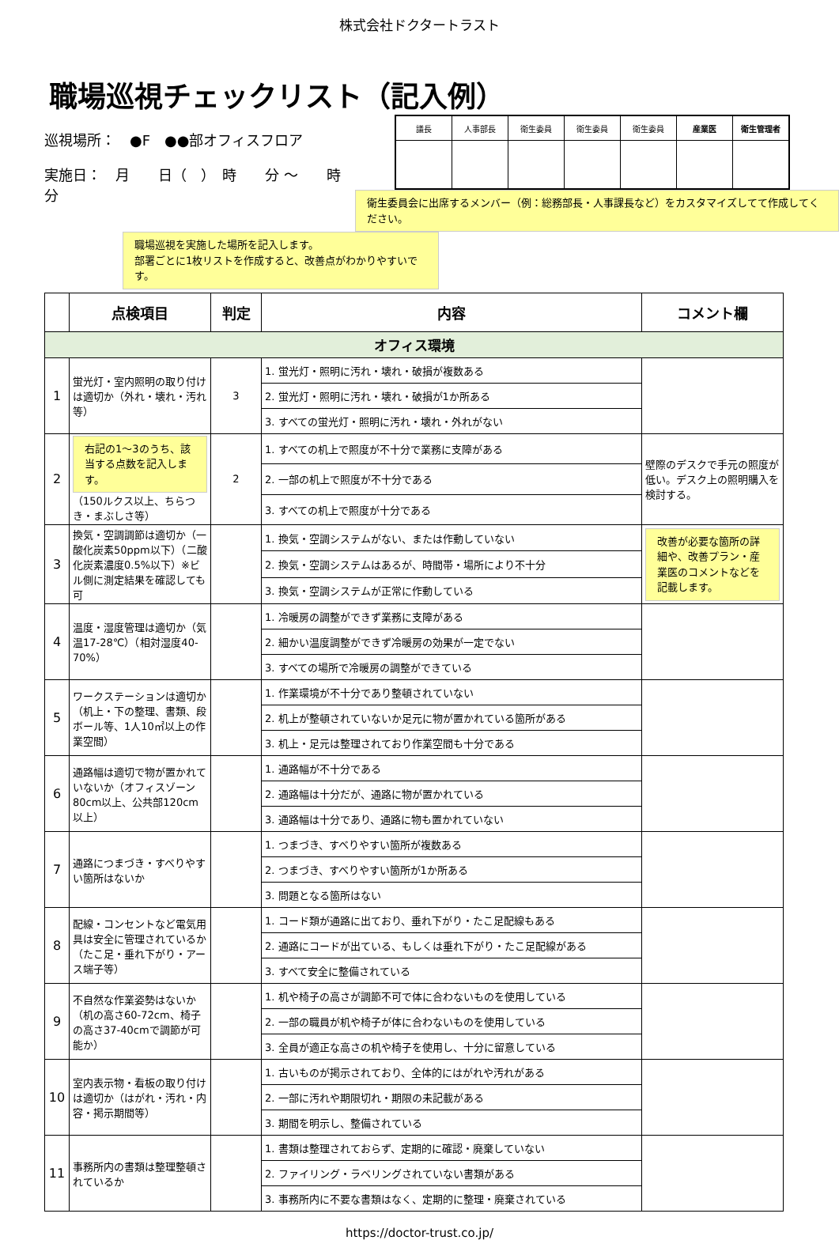株式会社ドクタートラスト
職場巡視チェックリスト（記入例）
巡視場所：　●F　●●部オフィスフロア
実施日：　月　　日（　）　時　　分 ～　　時　　分
| 議長 | 人事部長 | 衛生委員 | 衛生委員 | 衛生委員 | 産業医 | 衛生管理者 |
衛生委員会に出席するメンバー（例：総務部長・人事課長など）をカスタマイズしてて作成してください。
職場巡視を実施した場所を記入します。
部署ごとに1枚リストを作成すると、改善点がわかりやすいです。
| | 点検項目 | 判定 | 内容 | コメント欄 |
| --- | --- | --- | --- | --- |
| オフィス環境 | | | | |
| 1 | 蛍光灯・室内照明の取り付けは適切か（外れ・壊れ・汚れ等） | 3 | 1. 蛍光灯・照明に汚れ・壊れ・破損が複数ある | |
| | | | 2. 蛍光灯・照明に汚れ・壊れ・破損が1か所ある | |
| | | | 3. すべての蛍光灯・照明に汚れ・壊れ・外れがない | |
| 2 | 右記の1～3のうち、該当する点数を記入します。 （150ルクス以上、ちらつき・まぶしさ等） | 2 | 1. すべての机上で照度が不十分で業務に支障がある | 壁際のデスクで手元の照度が低い。デスク上の照明購入を検討する。 |
| | | | 2. 一部の机上で照度が不十分である | |
| | | | 3. すべての机上で照度が十分である | |
| 3 | 換気・空調調節は適切か（一酸化炭素50ppm以下）（二酸化炭素濃度0.5%以下）※ビル側に測定結果を確認しても可 | | 1. 換気・空調システムがない、または作動していない | 改善が必要な箇所の詳細や、改善プラン・産業医のコメントなどを記載します。 |
| | | | 2. 換気・空調システムはあるが、時間帯・場所により不十分 | |
| | | | 3. 換気・空調システムが正常に作動している | |
| 4 | 温度・湿度管理は適切か（気温17-28℃）（相対湿度40-70%） | | 1. 冷暖房の調整ができず業務に支障がある | |
| | | | 2. 細かい温度調整ができず冷暖房の効果が一定でない | |
| | | | 3. すべての場所で冷暖房の調整ができている | |
| 5 | ワークステーションは適切か（机上・下の整理、書類、段ボール等、1人10㎡以上の作業空間） | | 1. 作業環境が不十分であり整頓されていない | |
| | | | 2. 机上が整頓されていないか足元に物が置かれている箇所がある | |
| | | | 3. 机上・足元は整理されており作業空間も十分である | |
| 6 | 通路幅は適切で物が置かれていないか（オフィスゾーン80cm以上、公共部120cm以上） | | 1. 通路幅が不十分である | |
| | | | 2. 通路幅は十分だが、通路に物が置かれている | |
| | | | 3. 通路幅は十分であり、通路に物も置かれていない | |
| 7 | 通路につまづき・すべりやすい箇所はないか | | 1. つまづき、すべりやすい箇所が複数ある | |
| | | | 2. つまづき、すべりやすい箇所が1か所ある | |
| | | | 3. 問題となる箇所はない | |
| 8 | 配線・コンセントなど電気用具は安全に管理されているか（たこ足・垂れ下がり・アース端子等） | | 1. コード類が通路に出ており、垂れ下がり・たこ足配線もある | |
| | | | 2. 通路にコードが出ている、もしくは垂れ下がり・たこ足配線がある | |
| | | | 3. すべて安全に整備されている | |
| 9 | 不自然な作業姿勢はないか（机の高さ60-72cm、椅子の高さ37-40cmで調節が可能か） | | 1. 机や椅子の高さが調節不可で体に合わないものを使用している | |
| | | | 2. 一部の職員が机や椅子が体に合わないものを使用している | |
| | | | 3. 全員が適正な高さの机や椅子を使用し、十分に留意している | |
| 10 | 室内表示物・看板の取り付けは適切か（はがれ・汚れ・内容・掲示期間等） | | 1. 古いものが掲示されており、全体的にはがれや汚れがある | |
| | | | 2. 一部に汚れや期限切れ・期限の未記載がある | |
| | | | 3. 期間を明示し、整備されている | |
| 11 | 事務所内の書類は整理整頓されているか | | 1. 書類は整理されておらず、定期的に確認・廃棄していない | |
| | | | 2. ファイリング・ラベリングされていない書類がある | |
| | | | 3. 事務所内に不要な書類はなく、定期的に整理・廃棄されている | |
https://doctor-trust.co.jp/